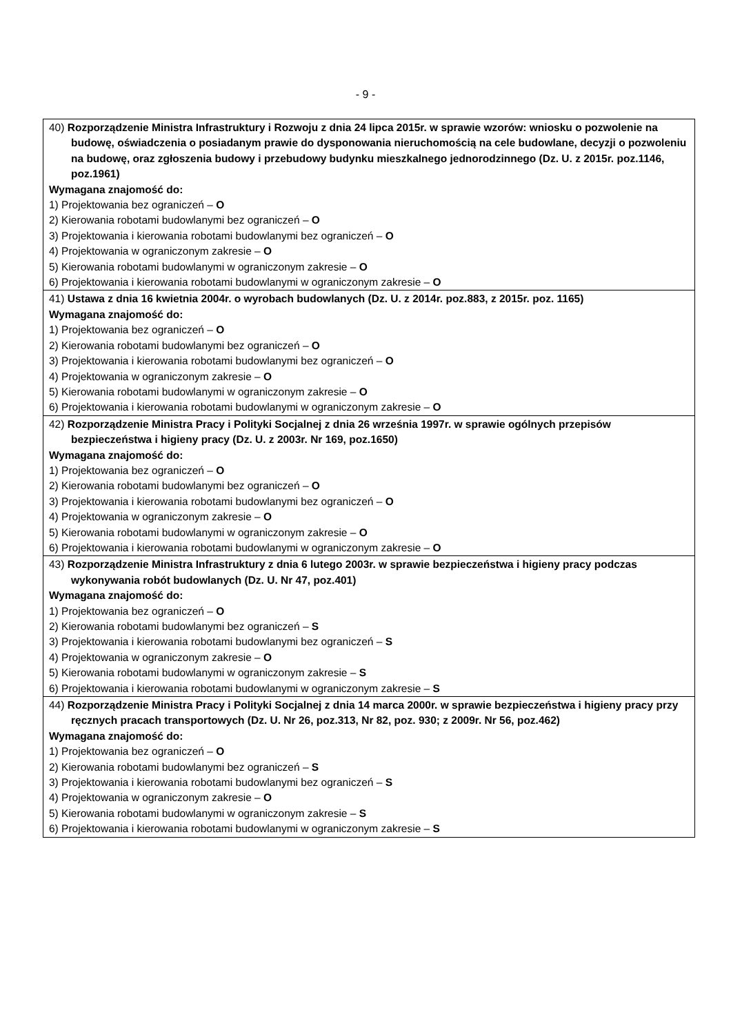- 9 -
| 40) Rozporządzenie Ministra Infrastruktury i Rozwoju z dnia 24 lipca 2015r. w sprawie wzorów: wniosku o pozwolenie na budowę, oświadczenia o posiadanym prawie do dysponowania nieruchomością na cele budowlane, decyzji o pozwoleniu na budowę, oraz zgłoszenia budowy i przebudowy budynku mieszkalnego jednorodzinnego (Dz. U. z 2015r. poz.1146, poz.1961) Wymagana znajomość do: 1) Projektowania bez ograniczeń – O 2) Kierowania robotami budowlanymi bez ograniczeń – O 3) Projektowania i kierowania robotami budowlanymi bez ograniczeń – O 4) Projektowania w ograniczonym zakresie – O 5) Kierowania robotami budowlanymi w ograniczonym zakresie – O 6) Projektowania i kierowania robotami budowlanymi w ograniczonym zakresie – O |
| 41) Ustawa z dnia 16 kwietnia 2004r. o wyrobach budowlanych (Dz. U. z 2014r. poz.883, z 2015r. poz. 1165) Wymagana znajomość do: 1) Projektowania bez ograniczeń – O 2) Kierowania robotami budowlanymi bez ograniczeń – O 3) Projektowania i kierowania robotami budowlanymi bez ograniczeń – O 4) Projektowania w ograniczonym zakresie – O 5) Kierowania robotami budowlanymi w ograniczonym zakresie – O 6) Projektowania i kierowania robotami budowlanymi w ograniczonym zakresie – O |
| 42) Rozporządzenie Ministra Pracy i Polityki Socjalnej z dnia 26 września 1997r. w sprawie ogólnych przepisów bezpieczeństwa i higieny pracy (Dz. U. z 2003r. Nr 169, poz.1650) Wymagana znajomość do: 1) Projektowania bez ograniczeń – O 2) Kierowania robotami budowlanymi bez ograniczeń – O 3) Projektowania i kierowania robotami budowlanymi bez ograniczeń – O 4) Projektowania w ograniczonym zakresie – O 5) Kierowania robotami budowlanymi w ograniczonym zakresie – O 6) Projektowania i kierowania robotami budowlanymi w ograniczonym zakresie – O |
| 43) Rozporządzenie Ministra Infrastruktury z dnia 6 lutego 2003r. w sprawie bezpieczeństwa i higieny pracy podczas wykonywania robót budowlanych (Dz. U. Nr 47, poz.401) Wymagana znajomość do: 1) Projektowania bez ograniczeń – O 2) Kierowania robotami budowlanymi bez ograniczeń – S 3) Projektowania i kierowania robotami budowlanymi bez ograniczeń – S 4) Projektowania w ograniczonym zakresie – O 5) Kierowania robotami budowlanymi w ograniczonym zakresie – S 6) Projektowania i kierowania robotami budowlanymi w ograniczonym zakresie – S |
| 44) Rozporządzenie Ministra Pracy i Polityki Socjalnej z dnia 14 marca 2000r. w sprawie bezpieczeństwa i higieny pracy przy ręcznych pracach transportowych (Dz. U. Nr 26, poz.313, Nr 82, poz. 930; z 2009r. Nr 56, poz.462) Wymagana znajomość do: 1) Projektowania bez ograniczeń – O 2) Kierowania robotami budowlanymi bez ograniczeń – S 3) Projektowania i kierowania robotami budowlanymi bez ograniczeń – S 4) Projektowania w ograniczonym zakresie – O 5) Kierowania robotami budowlanymi w ograniczonym zakresie – S 6) Projektowania i kierowania robotami budowlanymi w ograniczonym zakresie – S |